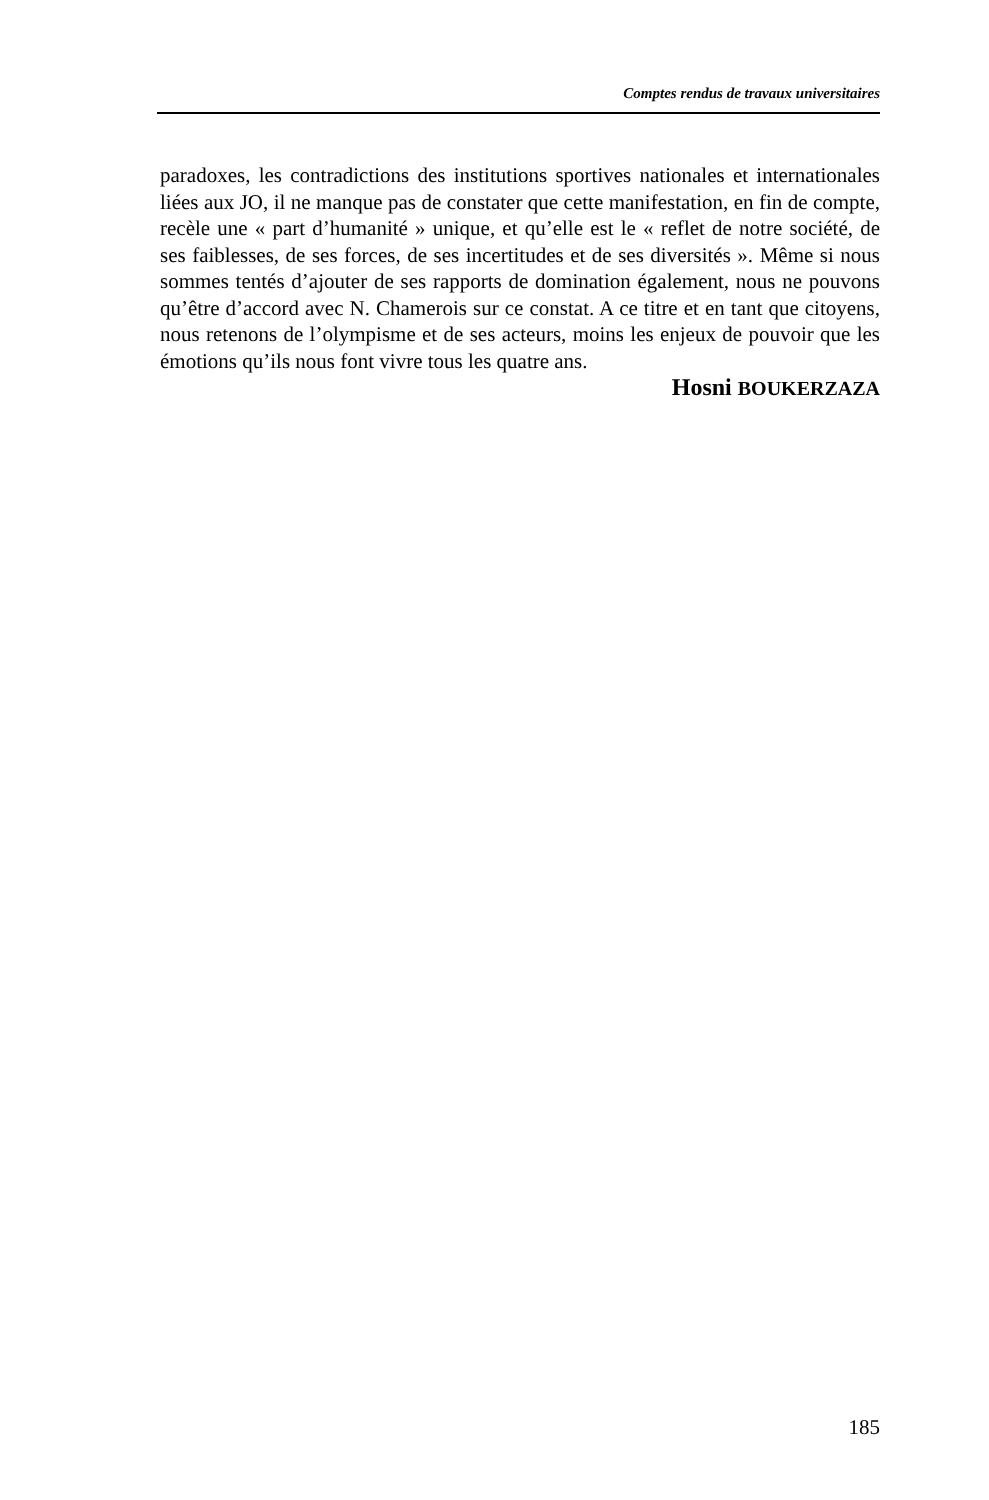Comptes rendus de travaux universitaires
paradoxes, les contradictions des institutions sportives nationales et internationales liées aux JO, il ne manque pas de constater que cette manifestation, en fin de compte, recèle une « part d’humanité » unique, et qu’elle est le « reflet de notre société, de ses faiblesses, de ses forces, de ses incertitudes et de ses diversités ». Même si nous sommes tentés d’ajouter de ses rapports de domination également, nous ne pouvons qu’être d’accord avec N. Chamerois sur ce constat. A ce titre et en tant que citoyens, nous retenons de l’olympisme et de ses acteurs, moins les enjeux de pouvoir que les émotions qu’ils nous font vivre tous les quatre ans.
Hosni BOUKERZAZA
185